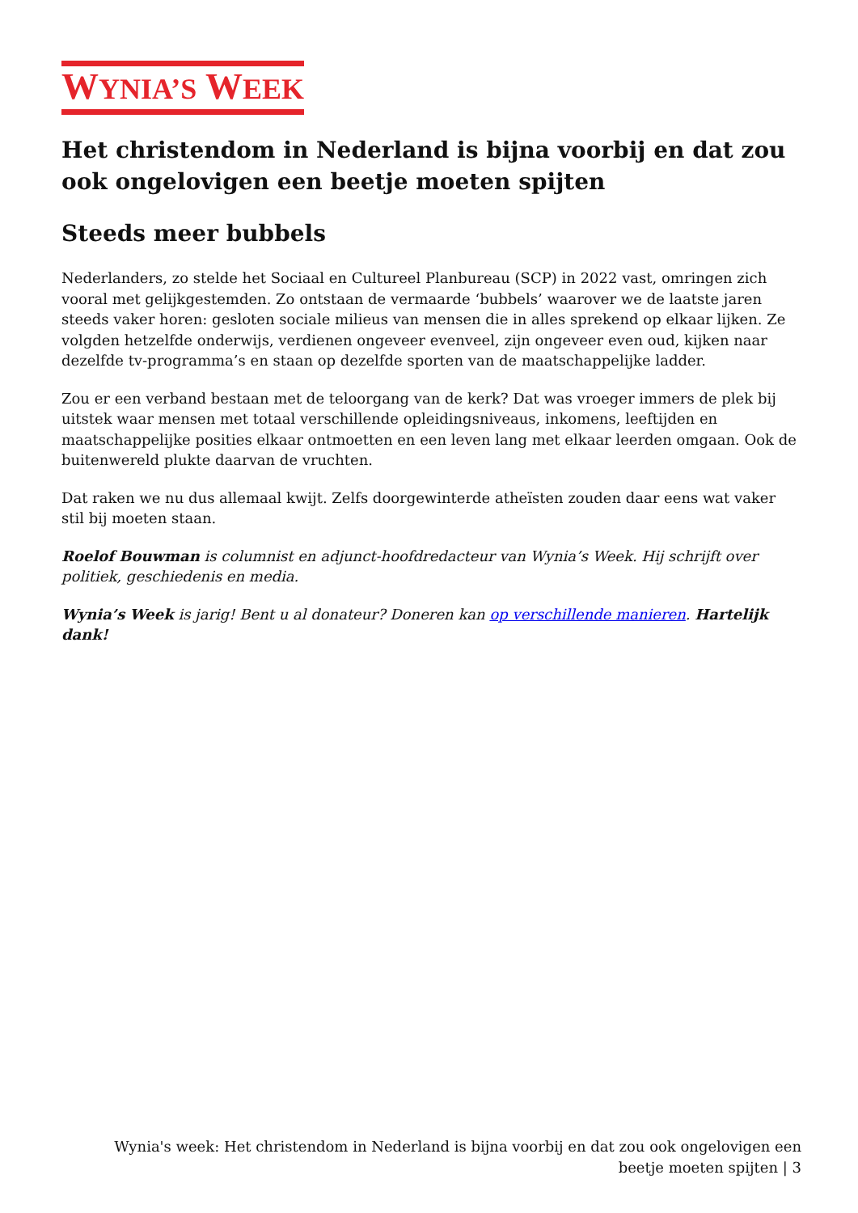WYNIA’S WEEK
Het christendom in Nederland is bijna voorbij en dat zou ook ongelovigen een beetje moeten spijten
Steeds meer bubbels
Nederlanders, zo stelde het Sociaal en Cultureel Planbureau (SCP) in 2022 vast, omringen zich vooral met gelijkgestemden. Zo ontstaan de vermaarde ‘bubbels’ waarover we de laatste jaren steeds vaker horen: gesloten sociale milieus van mensen die in alles sprekend op elkaar lijken. Ze volgden hetzelfde onderwijs, verdienen ongeveer evenveel, zijn ongeveer even oud, kijken naar dezelfde tv-programma’s en staan op dezelfde sporten van de maatschappelijke ladder.
Zou er een verband bestaan met de teloorgang van de kerk? Dat was vroeger immers de plek bij uitstek waar mensen met totaal verschillende opleidingsniveaus, inkomens, leeftijden en maatschappelijke posities elkaar ontmoetten en een leven lang met elkaar leerden omgaan. Ook de buitenwereld plukte daarvan de vruchten.
Dat raken we nu dus allemaal kwijt. Zelfs doorgewinterde atheïsten zouden daar eens wat vaker stil bij moeten staan.
Roelof Bouwman is columnist en adjunct-hoofdredacteur van Wynia’s Week. Hij schrijft over politiek, geschiedenis en media.
Wynia’s Week is jarig! Bent u al donateur? Doneren kan op verschillende manieren. Hartelijk dank!
Wynia's week: Het christendom in Nederland is bijna voorbij en dat zou ook ongelovigen een beetje moeten spijten | 3